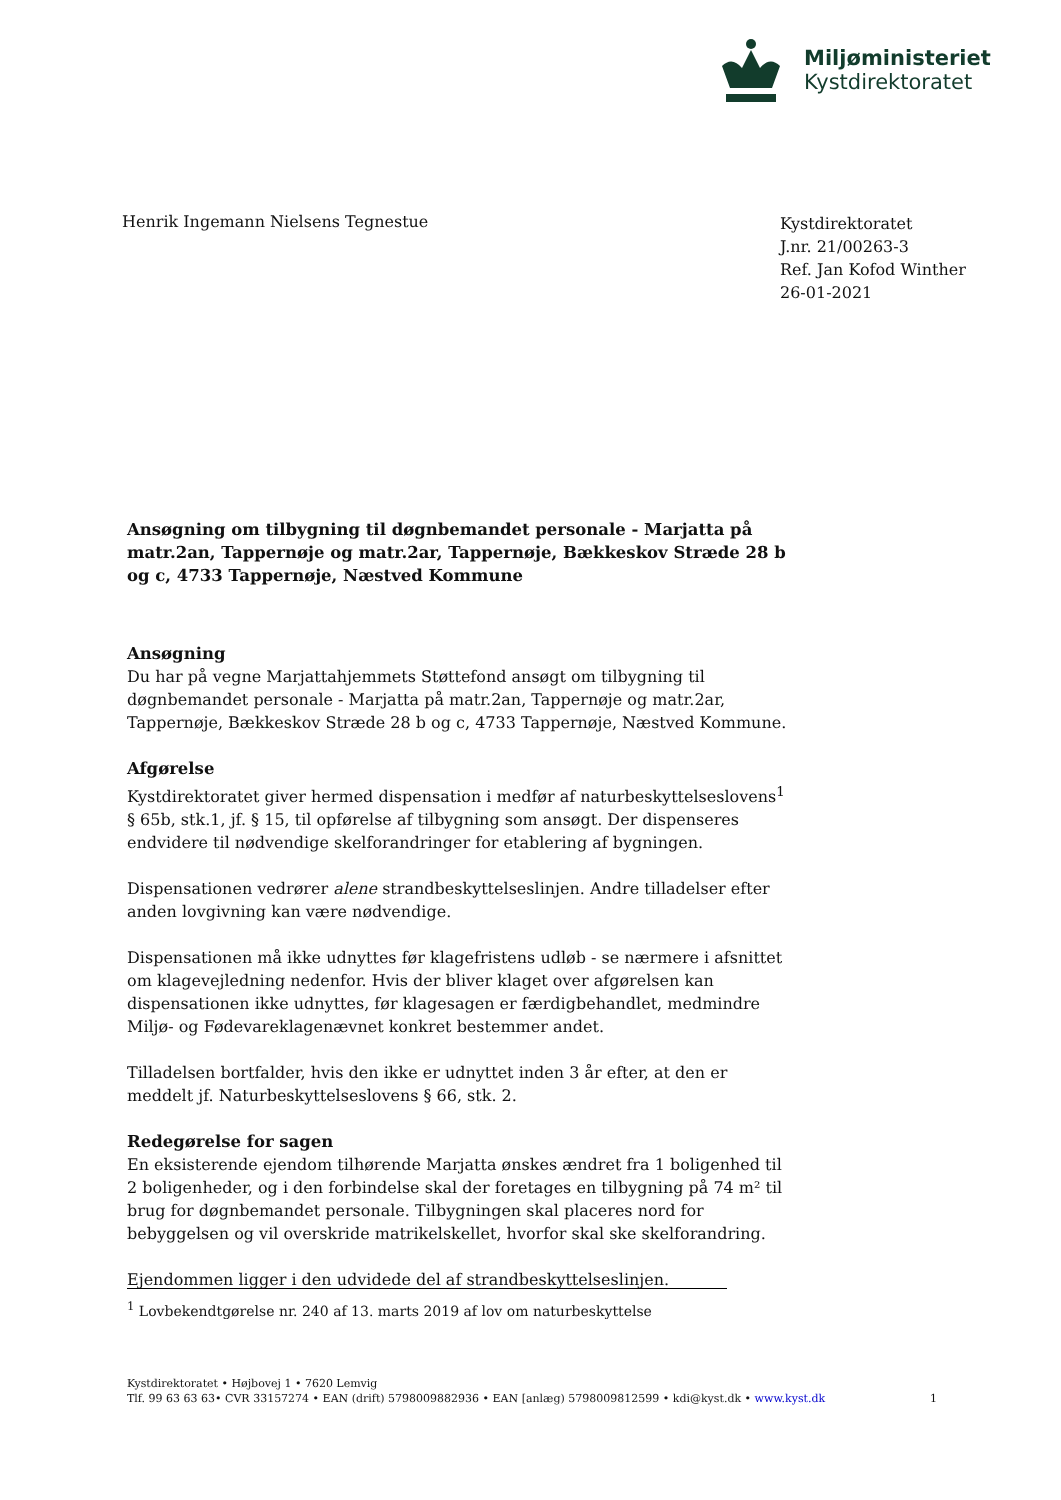Miljøministeriet
Kystdirektoratet
Henrik Ingemann Nielsens Tegnestue
Kystdirektoratet
J.nr. 21/00263-3
Ref. Jan Kofod Winther
26-01-2021
Ansøgning om tilbygning til døgnbemandet personale - Marjatta på matr.2an, Tappernøje og matr.2ar, Tappernøje, Bækkeskov Stræde 28 b og c, 4733 Tappernøje, Næstved Kommune
Ansøgning
Du har på vegne Marjattahjemmets Støttefond ansøgt om tilbygning til døgnbemandet personale - Marjatta på matr.2an, Tappernøje og matr.2ar, Tappernøje, Bækkeskov Stræde 28 b og c, 4733 Tappernøje, Næstved Kommune.
Afgørelse
Kystdirektoratet giver hermed dispensation i medfør af naturbeskyttelseslovens<sup>1</sup> § 65b, stk.1, jf. § 15, til opførelse af tilbygning som ansøgt. Der dispenseres endvidere til nødvendige skelforandringer for etablering af bygningen.
Dispensationen vedrører alene strandbeskyttelseslinjen. Andre tilladelser efter anden lovgivning kan være nødvendige.
Dispensationen må ikke udnyttes før klagefristens udløb - se nærmere i afsnittet om klagevejledning nedenfor. Hvis der bliver klaget over afgørelsen kan dispensationen ikke udnyttes, før klagesagen er færdigbehandlet, medmindre Miljø- og Fødevareklagenævnet konkret bestemmer andet.
Tilladelsen bortfalder, hvis den ikke er udnyttet inden 3 år efter, at den er meddelt jf. Naturbeskyttelseslovens § 66, stk. 2.
Redegørelse for sagen
En eksisterende ejendom tilhørende Marjatta ønskes ændret fra 1 boligenhed til 2 boligenheder, og i den forbindelse skal der foretages en tilbygning på 74 m² til brug for døgnbemandet personale. Tilbygningen skal placeres nord for bebyggelsen og vil overskride matrikelskellet, hvorfor skal ske skelforandring.
Ejendommen ligger i den udvidede del af strandbeskyttelseslinjen.
<sup>1</sup> Lovbekendtgørelse nr. 240 af 13. marts 2019 af lov om naturbeskyttelse
Kystdirektoratet • Højbovej 1 • 7620 Lemvig
Tlf. 99 63 63 63• CVR 33157274 • EAN (drift) 5798009882936 • EAN [anlæg) 5798009812599 • kdi@kyst.dk • www.kyst.dk 1